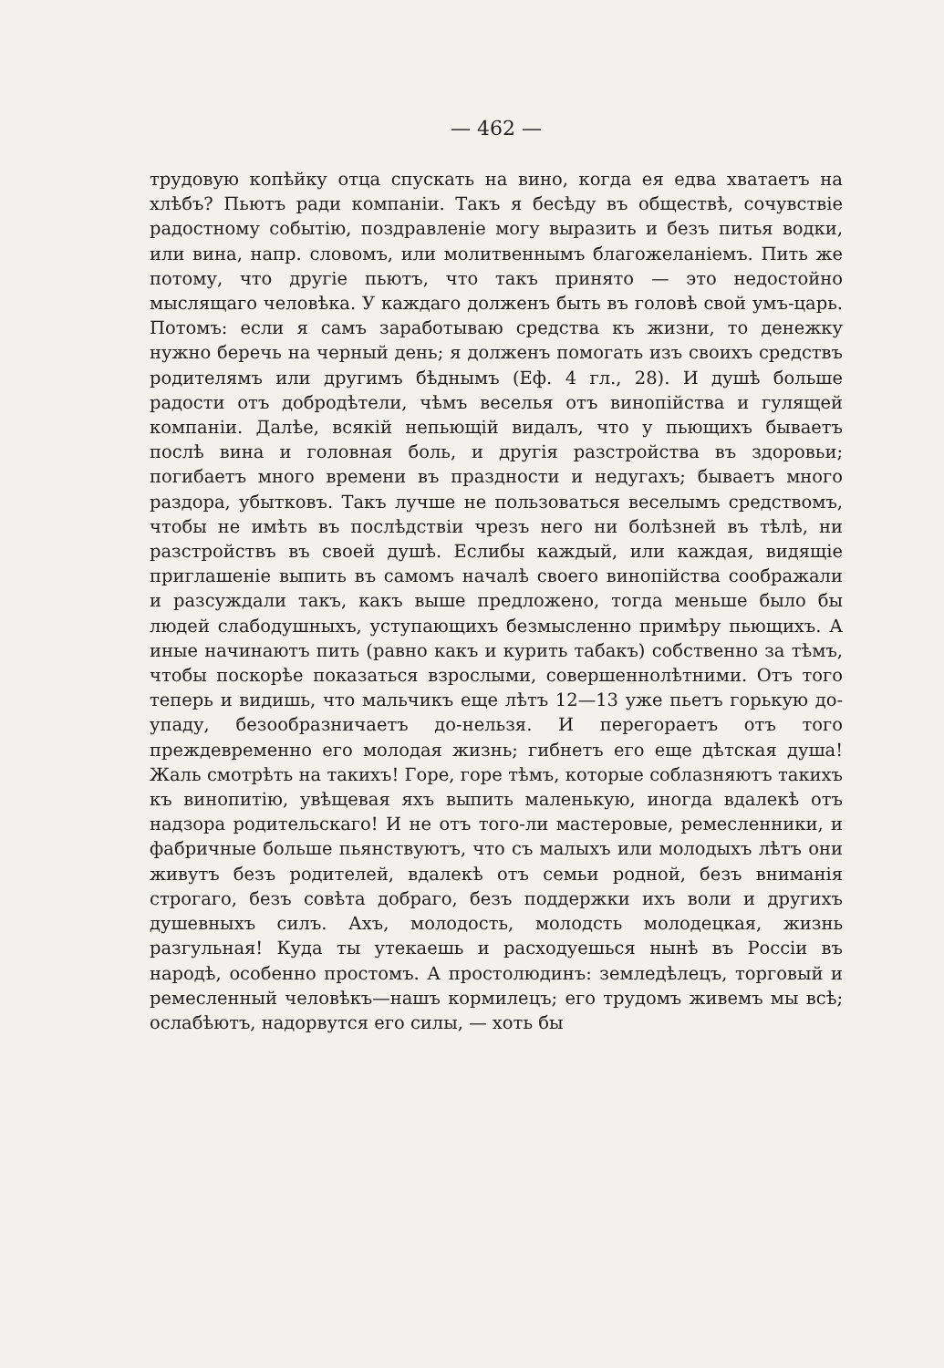— 462 —
трудовую копѣйку отца спускать на вино, когда ея едва хватаетъ на хлѣбъ? Пьютъ ради компаніи. Такъ я бесѣду въ обществѣ, сочувствіе радостному событію, поздравленіе могу выразить и безъ питья водки, или вина, напр. словомъ, или молитвеннымъ благожеланіемъ. Пить же потому, что другіе пьютъ, что такъ принято — это недостойно мыслящаго человѣка. У каждаго долженъ быть въ головѣ свой умъ-царь. Потомъ: если я самъ заработываю средства къ жизни, то денежку нужно беречь на черный день; я долженъ помогать изъ своихъ средствъ родителямъ или другимъ бѣднымъ (Еф. 4 гл., 28). И душѣ больше радости отъ добродѣтели, чѣмъ веселья отъ винопійства и гулящей компаніи. Далѣе, всякій непьющій видалъ, что у пьющихъ бываетъ послѣ вина и головная боль, и другія разстройства въ здоровьи; погибаетъ много времени въ праздности и недугахъ; бываетъ много раздора, убытковъ. Такъ лучше не пользоваться веселымъ средствомъ, чтобы не имѣть въ послѣдствіи чрезъ него ни болѣзней въ тѣлѣ, ни разстройствъ въ своей душѣ. Еслибы каждый, или каждая, видящіе приглашеніе выпить въ самомъ началѣ своего винопійства соображали и разсуждали такъ, какъ выше предложено, тогда меньше было бы людей слабодушныхъ, уступающихъ безмысленно примѣру пьющихъ. А иные начинаютъ пить (равно какъ и курить табакъ) собственно за тѣмъ, чтобы поскорѣе показаться взрослыми, совершеннолѣтними. Отъ того теперь и видишь, что мальчикъ еще лѣтъ 12—13 уже пьетъ горькую до-упаду, безообразничаетъ до-нельзя. И перегораетъ отъ того преждевременно его молодая жизнь; гибнетъ его еще дѣтская душа! Жаль смотрѣть на такихъ! Горе, горе тѣмъ, которые соблазняютъ такихъ къ винопитію, увѣщевая яхъ выпить маленькую, иногда вдалекѣ отъ надзора родительскаго! И не отъ того-ли мастеровые, ремесленники, и фабричные больше пьянствуютъ, что съ малыхъ или молодыхъ лѣтъ они живутъ безъ родителей, вдалекѣ отъ семьи родной, безъ вниманія строгаго, безъ совѣта добраго, безъ поддержки ихъ воли и другихъ душевныхъ силъ. Ахъ, молодость, молодсть молодецкая, жизнь разгульная! Куда ты утекаешь и расходуешься нынѣ въ Россіи въ народѣ, особенно простомъ. А простолюдинъ: земледѣлецъ, торговый и ремесленный человѣкъ—нашъ кормилецъ; его трудомъ живемъ мы всѣ; ослабѣютъ, надорвутся его силы, — хоть бы